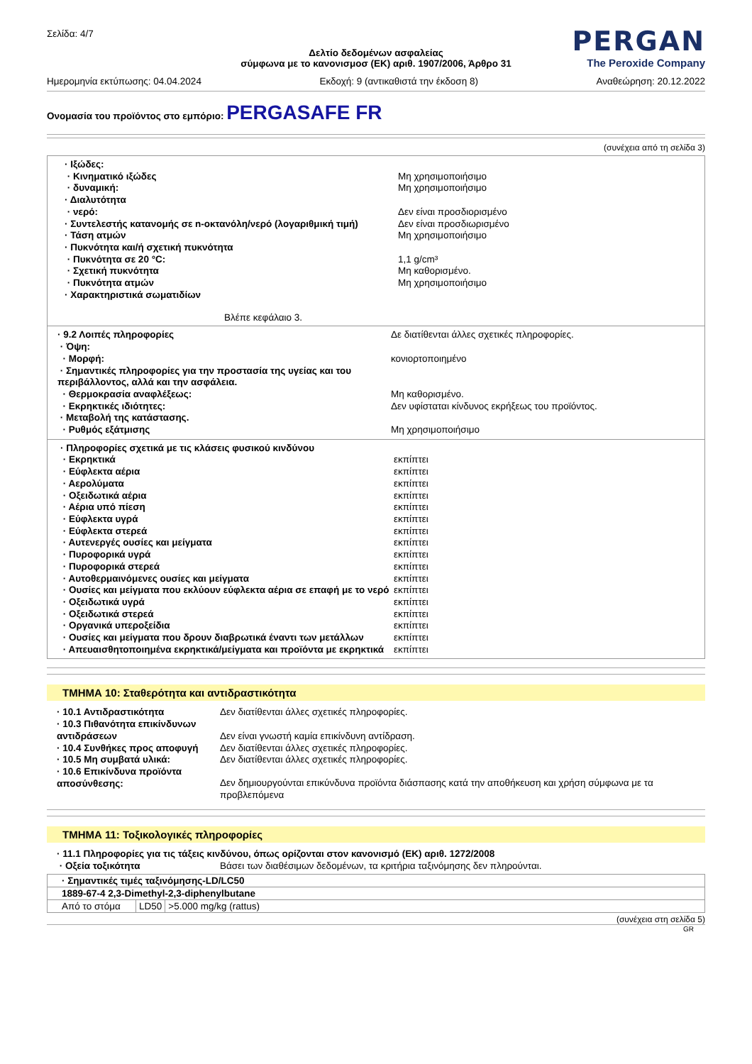Σελίδα: 4/7
PERGAN
The Peroxide Company
Δελτίο δεδομένων ασφαλείας
σύμφωνα με το κανονισμοσ (ΕΚ) αριθ. 1907/2006, Άρθρο 31
Ημερομηνία εκτύπωσης: 04.04.2024 Εκδοχή: 9 (αντικαθιστά την έκδοση 8) Αναθεώρηση: 20.12.2022
Ονομασία του προϊόντος στο εμπόριο: PERGASAFE FR
(συνέχεια από τη σελίδα 3)
· Ιξώδες:
· Κινηματικό ιξώδες Μη χρησιμοποιήσιμο
· δυναμική: Μη χρησιμοποιήσιμο
· Διαλυτότητα
· νερό: Δεν είναι προσδιορισμένο
· Συντελεστής κατανομής σε n-οκτανόλη/νερό (λογαριθμική τιμή) Δεν είναι προσδιωρισμένο
· Τάση ατμών Μη χρησιμοποιήσιμο
· Πυκνότητα και/ή σχετική πυκνότητα
· Πυκνότητα σε 20 °C: 1,1 g/cm³
· Σχετική πυκνότητα Μη καθορισμένο.
· Πυκνότητα ατμών Μη χρησιμοποιήσιμο
· Χαρακτηριστικά σωματιδίων
Βλέπε κεφάλαιο 3.
· 9.2 Λοιπές πληροφορίες Δε διατίθενται άλλες σχετικές πληροφορίες.
· Όψη:
· Μορφή: κονιορτοποιημένο
· Σημαντικές πληροφορίες για την προστασία της υγείας και του περιβάλλοντος, αλλά και την ασφάλεια.
· Θερμοκρασία αναφλέξεως: Μη καθορισμένο.
· Εκρηκτικές ιδιότητες: Δεν υφίσταται κίνδυνος εκρήξεως του προϊόντος.
· Μεταβολή της κατάστασης.
· Ρυθμός εξάτμισης Μη χρησιμοποιήσιμο
· Πληροφορίες σχετικά με τις κλάσεις φυσικού κινδύνου
· Εκρηκτικά εκπίπτει
· Εύφλεκτα αέρια εκπίπτει
· Αερολύματα εκπίπτει
· Οξειδωτικά αέρια εκπίπτει
· Αέρια υπό πίεση εκπίπτει
· Εύφλεκτα υγρά εκπίπτει
· Εύφλεκτα στερεά εκπίπτει
· Αυτενεργές ουσίες και μείγματα εκπίπτει
· Πυροφορικά υγρά εκπίπτει
· Πυροφορικά στερεά εκπίπτει
· Αυτοθερμαινόμενες ουσίες και μείγματα εκπίπτει
· Ουσίες και μείγματα που εκλύουν εύφλεκτα αέρια σε επαφή με το νερό εκπίπτει
· Οξειδωτικά υγρά εκπίπτει
· Οξειδωτικά στερεά εκπίπτει
· Οργανικά υπεροξείδια εκπίπτει
· Ουσίες και μείγματα που δρουν διαβρωτικά έναντι των μετάλλων εκπίπτει
· Απευαισθητοποιημένα εκρηκτικά/μείγματα και προϊόντα με εκρηκτικά εκπίπτει
ΤΜΗΜΑ 10: Σταθερότητα και αντιδραστικότητα
· 10.1 Αντιδραστικότητα Δεν διατίθενται άλλες σχετικές πληροφορίες.
· 10.3 Πιθανότητα επικίνδυνων αντιδράσεων Δεν είναι γνωστή καμία επικίνδυνη αντίδραση.
· 10.4 Συνθήκες προς αποφυγή Δεν διατίθενται άλλες σχετικές πληροφορίες.
· 10.5 Μη συμβατά υλικά: Δεν διατίθενται άλλες σχετικές πληροφορίες.
· 10.6 Επικίνδυνα προϊόντα αποσύνθεσης: Δεν δημιουργούνται επικύνδυνα προϊόντα διάσπασης κατά την αποθήκευση και χρήση σύμφωνα με τα προβλεπόμενα
ΤΜΗΜΑ 11: Τοξικολογικές πληροφορίες
· 11.1 Πληροφορίες για τις τάξεις κινδύνου, όπως ορίζονται στον κανονισμό (ΕΚ) αριθ. 1272/2008
· Οξεία τοξικότητα Βάσει των διαθέσιμων δεδομένων, τα κριτήρια ταξινόμησης δεν πληρούνται.
| · Σημαντικές τιμές ταξινόμησης-LD/LC50 | | |
| 1889-67-4 2,3-Dimethyl-2,3-diphenylbutane | | |
| Από το στόμα | LD50 | >5.000 mg/kg (rattus) |
(συνέχεια στη σελίδα 5)
GR